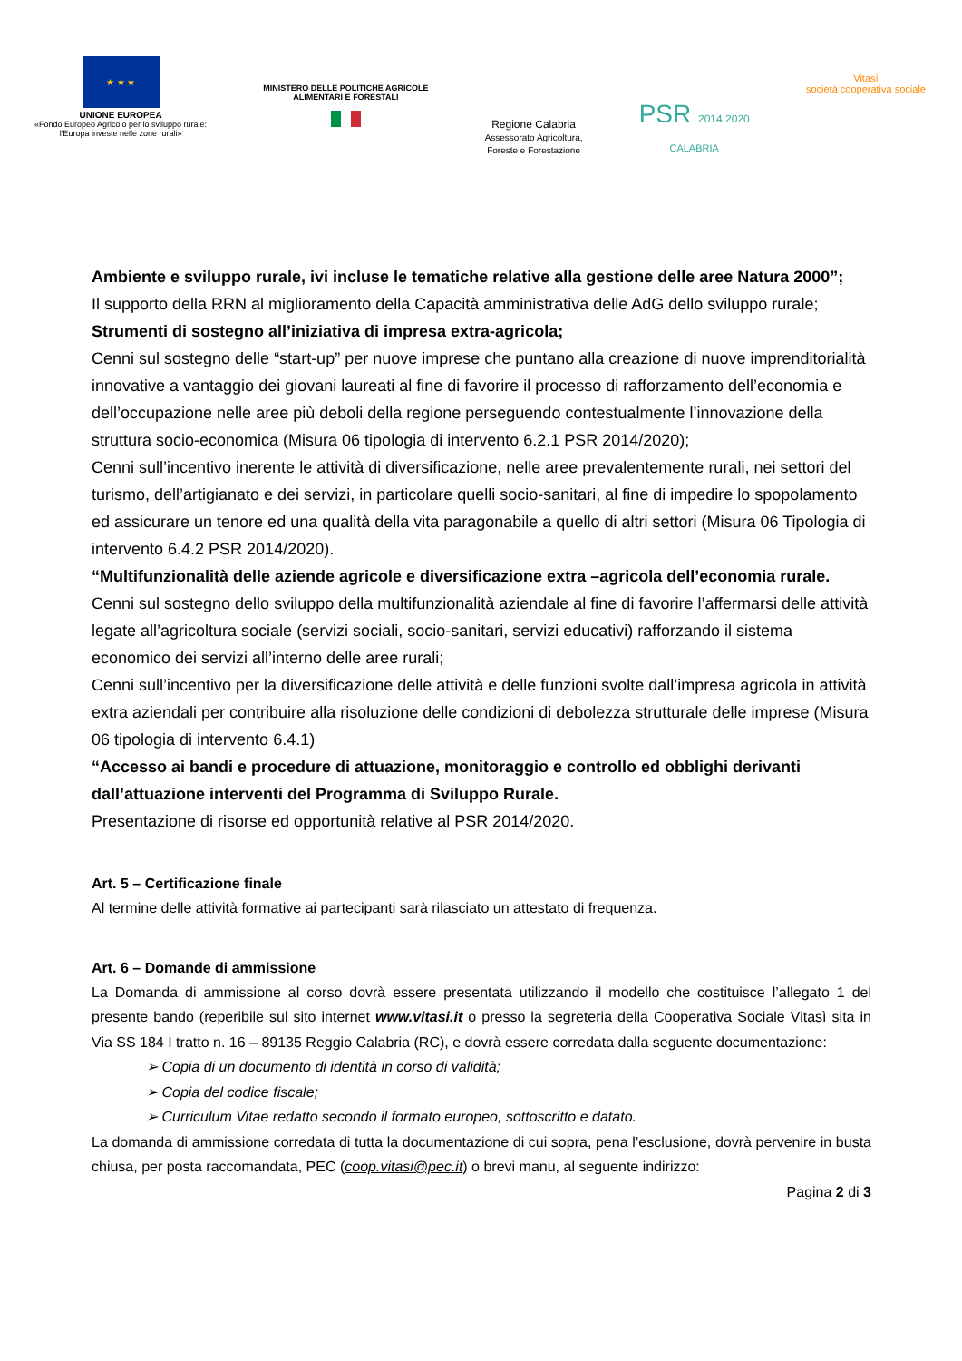★ ★ ★
UNIONE EUROPEA
«Fondo Europeo Agricolo per lo sviluppo rurale:
l'Europa investe nelle zone rurali»
MINISTERO DELLE POLITICHE AGRICOLE
ALIMENTARI E FORESTALI
Regione Calabria
Assessorato Agricoltura,
Foreste e Forestazione
PSR 2014 2020
CALABRIA
Vitasì
società cooperativa sociale
Ambiente e sviluppo rurale, ivi incluse le tematiche relative alla gestione delle aree Natura 2000”;
Il supporto della RRN al miglioramento della Capacità amministrativa delle AdG dello sviluppo rurale;
Strumenti di sostegno all’iniziativa di impresa extra-agricola;
Cenni sul sostegno delle “start-up” per nuove imprese che puntano alla creazione di nuove imprenditorialità innovative a vantaggio dei giovani laureati al fine di favorire il processo di rafforzamento dell’economia e dell’occupazione nelle aree più deboli della regione perseguendo contestualmente l’innovazione della struttura socio-economica (Misura 06 tipologia di intervento 6.2.1 PSR 2014/2020);
Cenni sull’incentivo inerente le attività di diversificazione, nelle aree prevalentemente rurali, nei settori del turismo, dell’artigianato e dei servizi, in particolare quelli socio-sanitari, al fine di impedire lo spopolamento ed assicurare un tenore ed una qualità della vita paragonabile a quello di altri settori (Misura 06 Tipologia di intervento 6.4.2 PSR 2014/2020).
“Multifunzionalità delle aziende agricole e diversificazione extra –agricola dell’economia rurale.
Cenni sul sostegno dello sviluppo della multifunzionalità aziendale al fine di favorire l’affermarsi delle attività legate all’agricoltura sociale (servizi sociali, socio-sanitari, servizi educativi) rafforzando il sistema economico dei servizi all’interno delle aree rurali;
Cenni sull’incentivo per la diversificazione delle attività e delle funzioni svolte dall’impresa agricola in attività extra aziendali per contribuire alla risoluzione delle condizioni di debolezza strutturale delle imprese (Misura 06 tipologia di intervento 6.4.1)
“Accesso ai bandi e procedure di attuazione, monitoraggio e controllo ed obblighi derivanti dall’attuazione interventi del Programma di Sviluppo Rurale.
Presentazione di risorse ed opportunità relative al PSR 2014/2020.
Art. 5 – Certificazione finale
Al termine delle attività formative ai partecipanti sarà rilasciato un attestato di frequenza.
Art. 6 – Domande di ammissione
La Domanda di ammissione al corso dovrà essere presentata utilizzando il modello che costituisce l’allegato 1 del presente bando (reperibile sul sito internet www.vitasi.it o presso la segreteria della Cooperativa Sociale Vitasì sita in Via SS 184 I tratto n. 16 – 89135 Reggio Calabria (RC), e dovrà essere corredata dalla seguente documentazione:
➢ Copia di un documento di identità in corso di validità;
➢ Copia del codice fiscale;
➢ Curriculum Vitae redatto secondo il formato europeo, sottoscritto e datato.
La domanda di ammissione corredata di tutta la documentazione di cui sopra, pena l’esclusione, dovrà pervenire in busta chiusa, per posta raccomandata, PEC (coop.vitasi@pec.it) o brevi manu, al seguente indirizzo:
Pagina 2 di 3